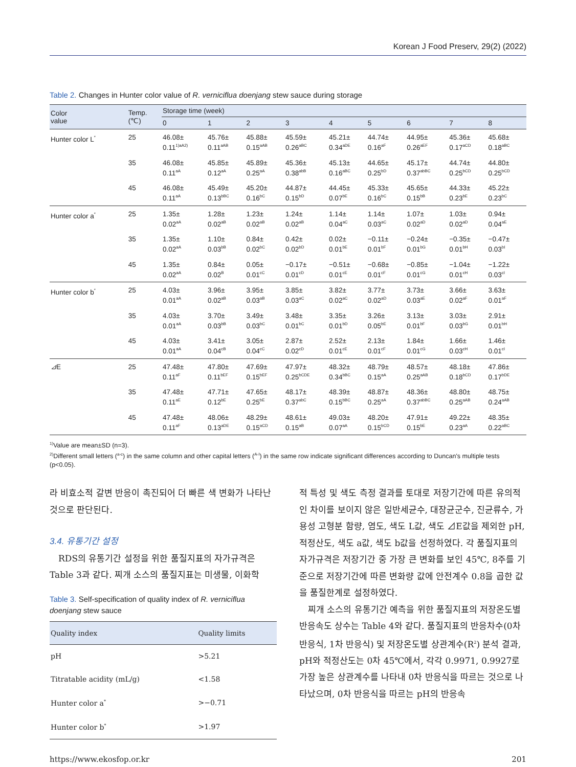Korean J Food Preserv, 29(2) (2022)
Table 2. Changes in Hunter color value of R. verniciflua doenjang stew sauce during storage
| Color value | Temp. (℃) | Storage time (week) | | | | | | | | |
| --- | --- | --- | --- | --- | --- | --- | --- | --- | --- | --- |
| | | 0 | 1 | 2 | 3 | 4 | 5 | 6 | 7 | 8 |
| Hunter color L<sup>*</sup> | 25 | 46.08± 0.11<sup>1)aA2)</sup> | 45.76± 0.11<sup>aAB</sup> | 45.88± 0.15<sup>aAB</sup> | 45.59± 0.26<sup>aBC</sup> | 45.21± 0.34<sup>aDE</sup> | 44.74± 0.16<sup>aF</sup> | 44.95± 0.26<sup>aEF</sup> | 45.36± 0.17<sup>aCD</sup> | 45.68± 0.18<sup>aBC</sup> |
| | 35 | 46.08± 0.11<sup>aA</sup> | 45.85± 0.12<sup>aA</sup> | 45.89± 0.25<sup>aA</sup> | 45.36± 0.38<sup>abB</sup> | 45.13± 0.16<sup>aBC</sup> | 44.65± 0.25<sup>bD</sup> | 45.17± 0.37<sup>abBC</sup> | 44.74± 0.25<sup>bCD</sup> | 44.80± 0.25<sup>bCD</sup> |
| | 45 | 46.08± 0.11<sup>aA</sup> | 45.49± 0.13<sup>bBC</sup> | 45.20± 0.16<sup>bC</sup> | 44.87± 0.15<sup>bD</sup> | 44.45± 0.07<sup>bE</sup> | 45.33± 0.16<sup>bC</sup> | 45.65± 0.15<sup>bB</sup> | 44.33± 0.23<sup>bE</sup> | 45.22± 0.23<sup>bC</sup> |
| Hunter color a<sup>*</sup> | 25 | 1.35± 0.02<sup>aA</sup> | 1.28± 0.02<sup>aB</sup> | 1.23± 0.02<sup>aB</sup> | 1.24± 0.02<sup>aB</sup> | 1.14± 0.04<sup>aC</sup> | 1.14± 0.03<sup>aC</sup> | 1.07± 0.02<sup>aD</sup> | 1.03± 0.02<sup>aD</sup> | 0.94± 0.04<sup>aE</sup> |
| | 35 | 1.35± 0.02<sup>aA</sup> | 1.10± 0.03<sup>bB</sup> | 0.84± 0.02<sup>bC</sup> | 0.42± 0.02<sup>bD</sup> | 0.02± 0.01<sup>bE</sup> | −0.11± 0.01<sup>bF</sup> | −0.24± 0.01<sup>bG</sup> | −0.35± 0.01<sup>bH</sup> | −0.47± 0.03<sup>bI</sup> |
| | 45 | 1.35± 0.02<sup>aA</sup> | 0.84± 0.02<sup>B</sup> | 0.05± 0.01<sup>cC</sup> | −0.17± 0.01<sup>cD</sup> | −0.51± 0.01<sup>cE</sup> | −0.68± 0.01<sup>cF</sup> | −0.85± 0.01<sup>cG</sup> | −1.04± 0.01<sup>cH</sup> | −1.22± 0.03<sup>cI</sup> |
| Hunter color b<sup>*</sup> | 25 | 4.03± 0.01<sup>aA</sup> | 3.96± 0.02<sup>aB</sup> | 3.95± 0.03<sup>aB</sup> | 3.85± 0.03<sup>aC</sup> | 3.82± 0.02<sup>aC</sup> | 3.77± 0.02<sup>aD</sup> | 3.73± 0.03<sup>aE</sup> | 3.66± 0.02<sup>aF</sup> | 3.63± 0.01<sup>aF</sup> |
| | 35 | 4.03± 0.01<sup>aA</sup> | 3.70± 0.03<sup>bB</sup> | 3.49± 0.03<sup>bC</sup> | 3.48± 0.01<sup>bC</sup> | 3.35± 0.01<sup>bD</sup> | 3.26± 0.05<sup>bE</sup> | 3.13± 0.01<sup>bF</sup> | 3.03± 0.03<sup>bG</sup> | 2.91± 0.01<sup>bH</sup> |
| | 45 | 4.03± 0.01<sup>aA</sup> | 3.41± 0.04<sup>cB</sup> | 3.05± 0.04<sup>cC</sup> | 2.87± 0.02<sup>cD</sup> | 2.52± 0.01<sup>cE</sup> | 2.13± 0.01<sup>cF</sup> | 1.84± 0.01<sup>cG</sup> | 1.66± 0.03<sup>cH</sup> | 1.46± 0.01<sup>cI</sup> |
| ⊿ E | 25 | 47.48± 0.11<sup>aF</sup> | 47.80± 0.11<sup>bEF</sup> | 47.69± 0.15<sup>bEF</sup> | 47.97± 0.25<sup>bCDE</sup> | 48.32± 0.34<sup>bBC</sup> | 48.79± 0.15<sup>aA</sup> | 48.57± 0.25<sup>aAB</sup> | 48.18± 0.18<sup>bCD</sup> | 47.86± 0.17<sup>bDE</sup> |
| | 35 | 47.48± 0.11<sup>aE</sup> | 47.71± 0.12<sup>bE</sup> | 47.65± 0.25<sup>bE</sup> | 48.17± 0.37<sup>abC</sup> | 48.39± 0.15<sup>bBC</sup> | 48.87± 0.25<sup>aA</sup> | 48.36± 0.37<sup>abBC</sup> | 48.80± 0.25<sup>aAB</sup> | 48.75± 0.24<sup>aAB</sup> |
| | 45 | 47.48± 0.11<sup>aF</sup> | 48.06± 0.13<sup>aDE</sup> | 48.29± 0.15<sup>aCD</sup> | 48.61± 0.15<sup>aB</sup> | 49.03± 0.07<sup>aA</sup> | 48.20± 0.15<sup>bCD</sup> | 47.91± 0.15<sup>bE</sup> | 49.22± 0.23<sup>aA</sup> | 48.35± 0.22<sup>aBC</sup> |
<sup>1)</sup> Value are mean±SD (n=3).
<sup>2)</sup> Different small letters (<sup>a-c</sup>) in the same column and other capital letters (<sup>A-I</sup>) in the same row indicate significant differences according to Duncan's multiple tests (p<0.05).
라 비효소적 갈변 반응이 촉진되어 더 빠른 색 변화가 나타난 것으로 판단된다.
3.4. 유통기간 설정
RDS의 유통기간 설정을 위한 품질지표의 자가규격은 Table 3과 같다. 찌개 소스의 품질지표는 미생물, 이화학
Table 3. Self-specification of quality index of R. verniciflua doenjang stew sauce
| Quality index | Quality limits |
| --- | --- |
| pH | >5.21 |
| Titratable acidity (mL/g) | <1.58 |
| Hunter color a<sup>*</sup> | >−0.71 |
| Hunter color b<sup>*</sup> | >1.97 |
적 특성 및 색도 측정 결과를 토대로 저장기간에 따른 유의적인 차이를 보이지 않은 일반세균수, 대장균군수, 진균류수, 가용성 고형분 함량, 염도, 색도 L값, 색도 ⊿E값을 제외한 pH, 적정산도, 색도 a값, 색도 b값을 선정하였다. 각 품질지표의 자가규격은 저장기간 중 가장 큰 변화를 보인 45℃, 8주를 기준으로 저장기간에 따른 변화량 값에 안전계수 0.8을 곱한 값을 품질한계로 설정하였다.
찌개 소스의 유통기간 예측을 위한 품질지표의 저장온도별 반응속도 상수는 Table 4와 같다. 품질지표의 반응차수(0차 반응식, 1차 반응식) 및 저장온도별 상관계수(R<sup>2</sup>) 분석 결과, pH와 적정산도는 0차 45℃에서, 각각 0.9971, 0.9927로 가장 높은 상관계수를 나타내 0차 반응식을 따르는 것으로 나타났으며, 0차 반응식을 따르는 pH의 반응속
https://www.ekosfop.or.kr 201